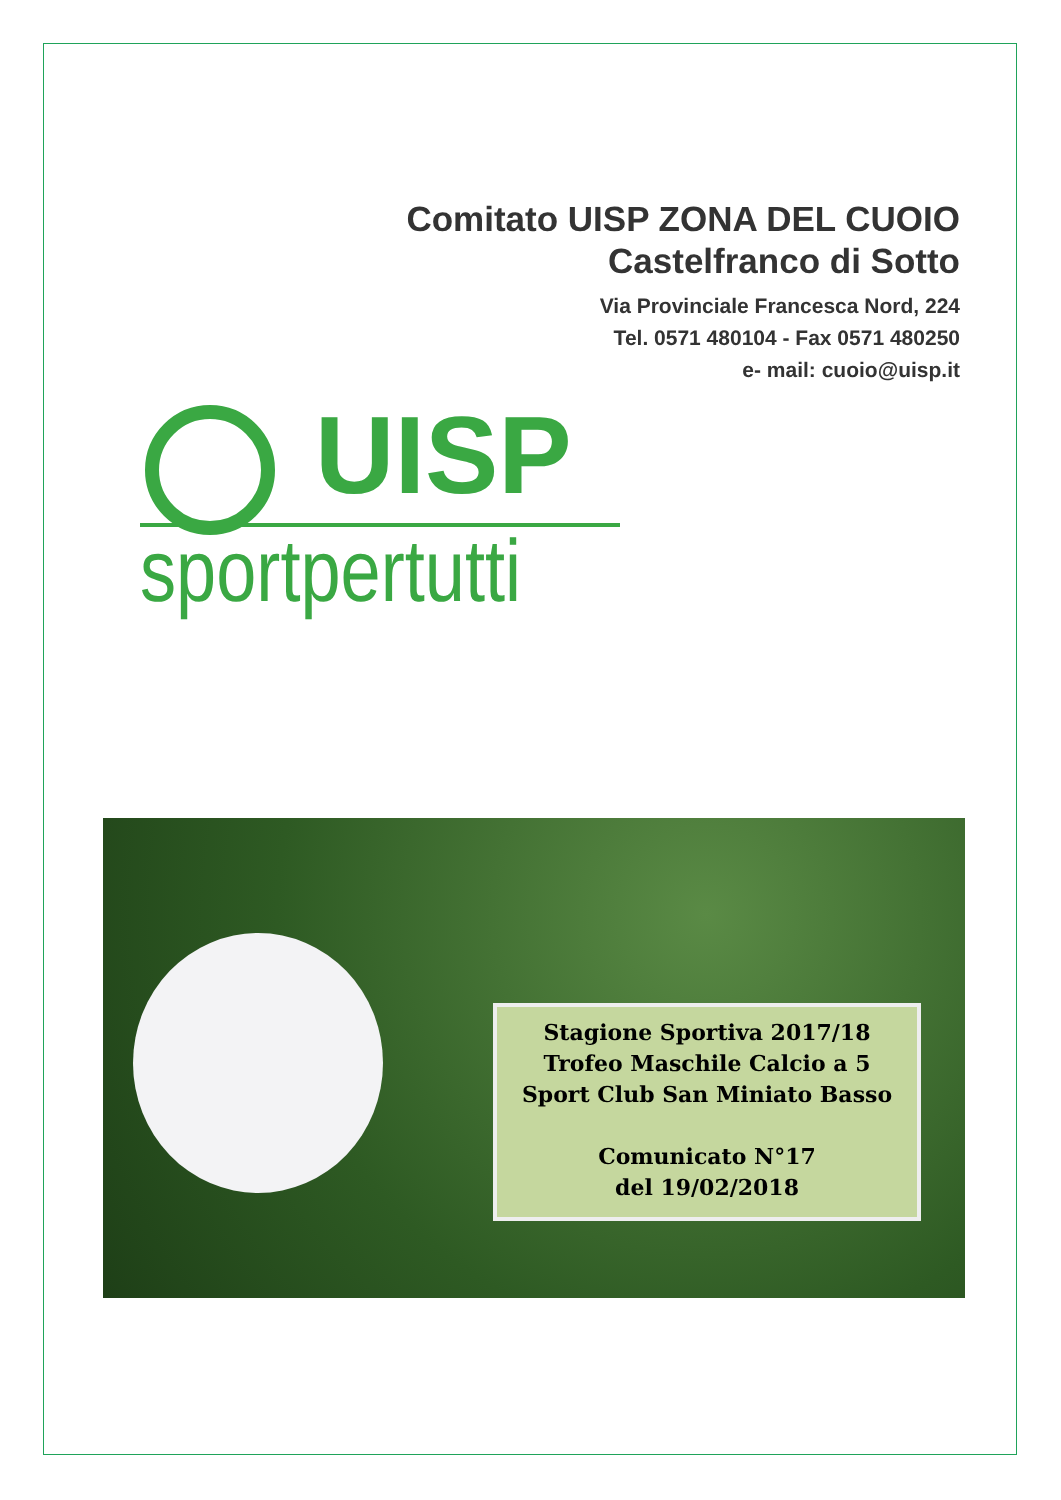Comitato UISP ZONA DEL CUOIO
Castelfranco di Sotto
Via Provinciale Francesca Nord, 224
Tel. 0571 480104 - Fax 0571 480250
e- mail: cuoio@uisp.it
UISP
sportpertutti
Stagione Sportiva 2017/18
Trofeo Maschile Calcio a 5
Sport Club San Miniato Basso
Comunicato N°17
del 19/02/2018